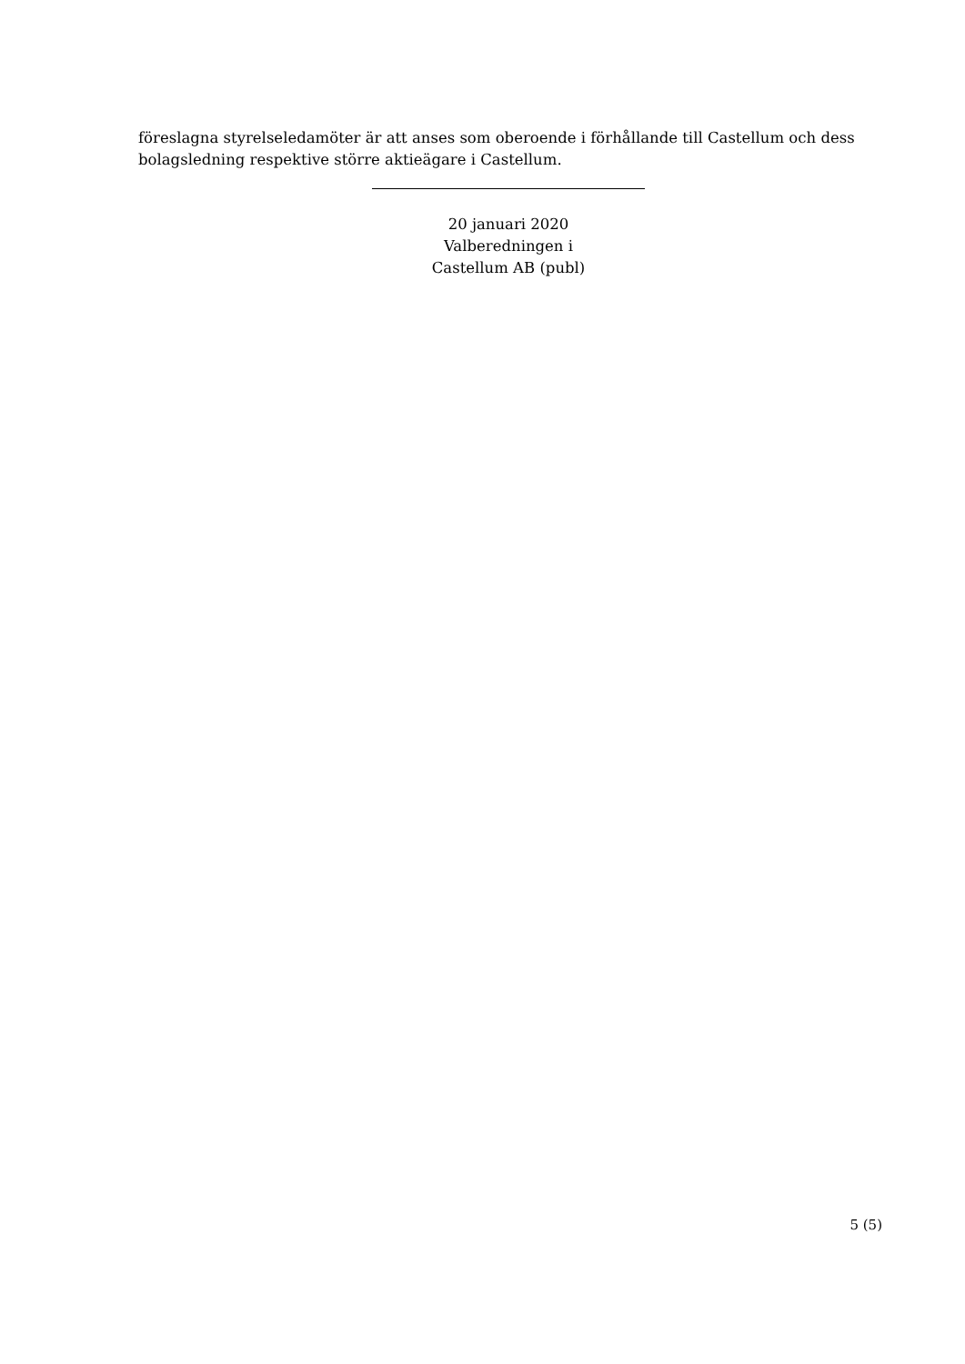föreslagna styrelseledamöter är att anses som oberoende i förhållande till Castellum och dess bolagsledning respektive större aktieägare i Castellum.
20 januari 2020
Valberedningen i
Castellum AB (publ)
5 (5)